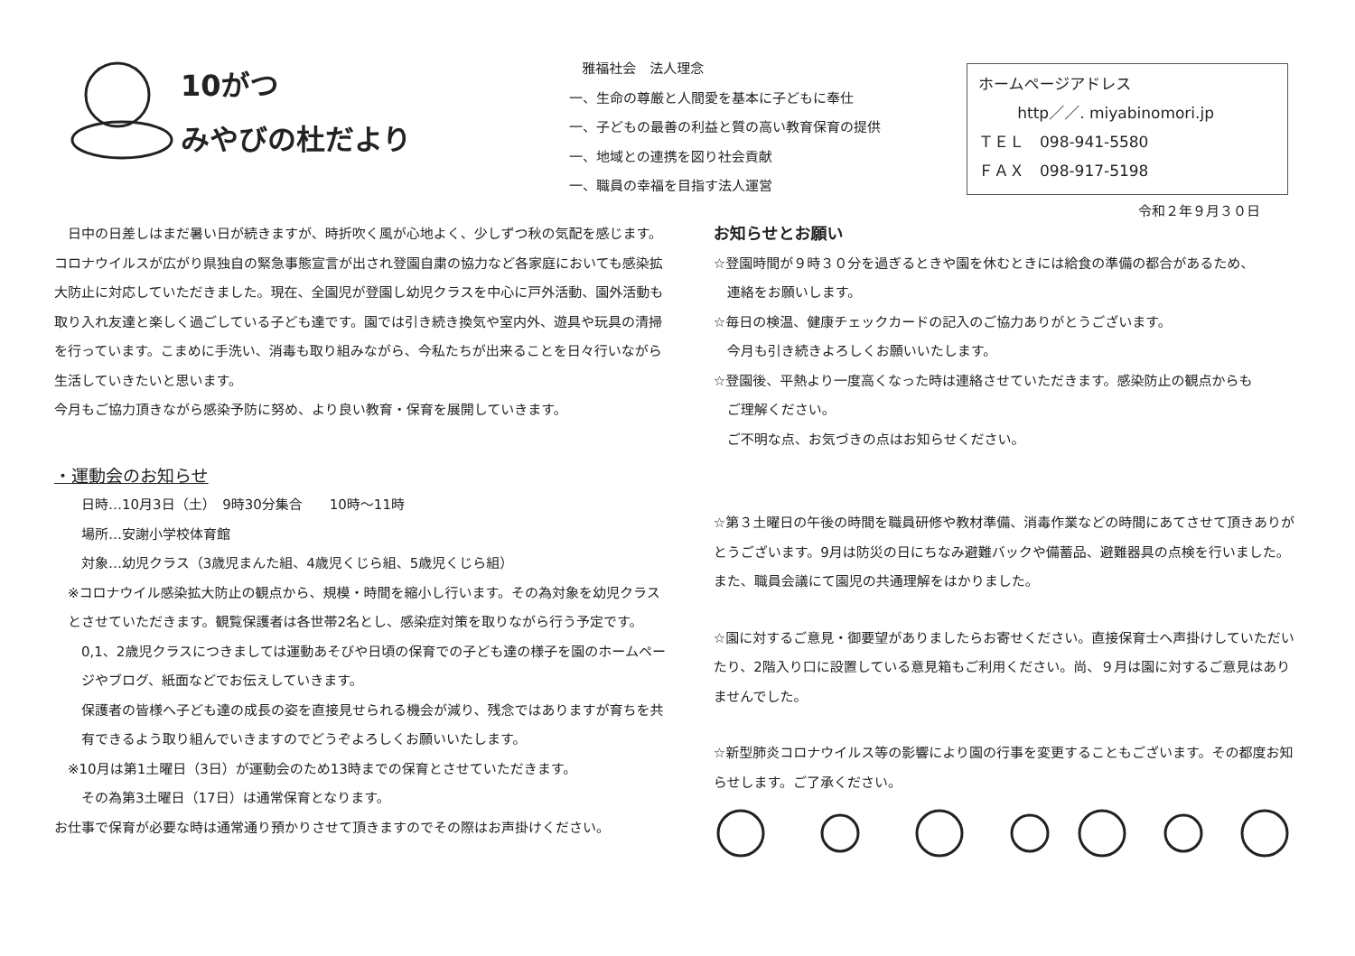10がつ
みやびの杜だより
雅福社会　法人理念
一、生命の尊厳と人間愛を基本に子どもに奉仕
一、子どもの最善の利益と質の高い教育保育の提供
一、地域との連携を図り社会貢献
一、職員の幸福を目指す法人運営
ホームページアドレス
http／／. miyabinomori.jp
ＴＥＬ　098-941-5580
ＦＡＸ　098-917-5198
令和２年９月３０日
　日中の日差しはまだ暑い日が続きますが、時折吹く風が心地よく、少しずつ秋の気配を感じます。コロナウイルスが広がり県独自の緊急事態宣言が出され登園自粛の協力など各家庭においても感染拡大防止に対応していただきました。現在、全園児が登園し幼児クラスを中心に戸外活動、園外活動も取り入れ友達と楽しく過ごしている子ども達です。園では引き続き換気や室内外、遊具や玩具の清掃を行っています。こまめに手洗い、消毒も取り組みながら、今私たちが出来ることを日々行いながら生活していきたいと思います。
今月もご協力頂きながら感染予防に努め、より良い教育・保育を展開していきます。
・運動会のお知らせ
日時…10月3日（土）　9時30分集合　　10時～11時
場所…安謝小学校体育館
対象…幼児クラス（3歳児まんた組、4歳児くじら組、5歳児くじら組）
※コロナウイル感染拡大防止の観点から、規模・時間を縮小し行います。その為対象を幼児クラスとさせていただきます。観覧保護者は各世帯2名とし、感染症対策を取りながら行う予定です。
0,1、2歳児クラスにつきましては運動あそびや日頃の保育での子ども達の様子を園のホームページやブログ、紙面などでお伝えしていきます。
保護者の皆様へ子ども達の成長の姿を直接見せられる機会が減り、残念ではありますが育ちを共有できるよう取り組んでいきますのでどうぞよろしくお願いいたします。
※10月は第1土曜日（3日）が運動会のため13時までの保育とさせていただきます。
　その為第3土曜日（17日）は通常保育となります。
お仕事で保育が必要な時は通常通り預かりさせて頂きますのでその際はお声掛けください。
お知らせとお願い
☆登園時間が９時３０分を過ぎるときや園を休むときには給食の準備の都合があるため、
　連絡をお願いします。
☆毎日の検温、健康チェックカードの記入のご協力ありがとうございます。
　今月も引き続きよろしくお願いいたします。
☆登園後、平熱より一度高くなった時は連絡させていただきます。感染防止の観点からも
　ご理解ください。
　ご不明な点、お気づきの点はお知らせください。
☆第３土曜日の午後の時間を職員研修や教材準備、消毒作業などの時間にあてさせて頂きありがとうございます。9月は防災の日にちなみ避難バックや備蓄品、避難器具の点検を行いました。また、職員会議にて園児の共通理解をはかりました。
☆園に対するご意見・御要望がありましたらお寄せください。直接保育士へ声掛けしていただいたり、2階入り口に設置している意見箱もご利用ください。尚、９月は園に対するご意見はありませんでした。
☆新型肺炎コロナウイルス等の影響により園の行事を変更することもございます。その都度お知らせします。ご了承ください。